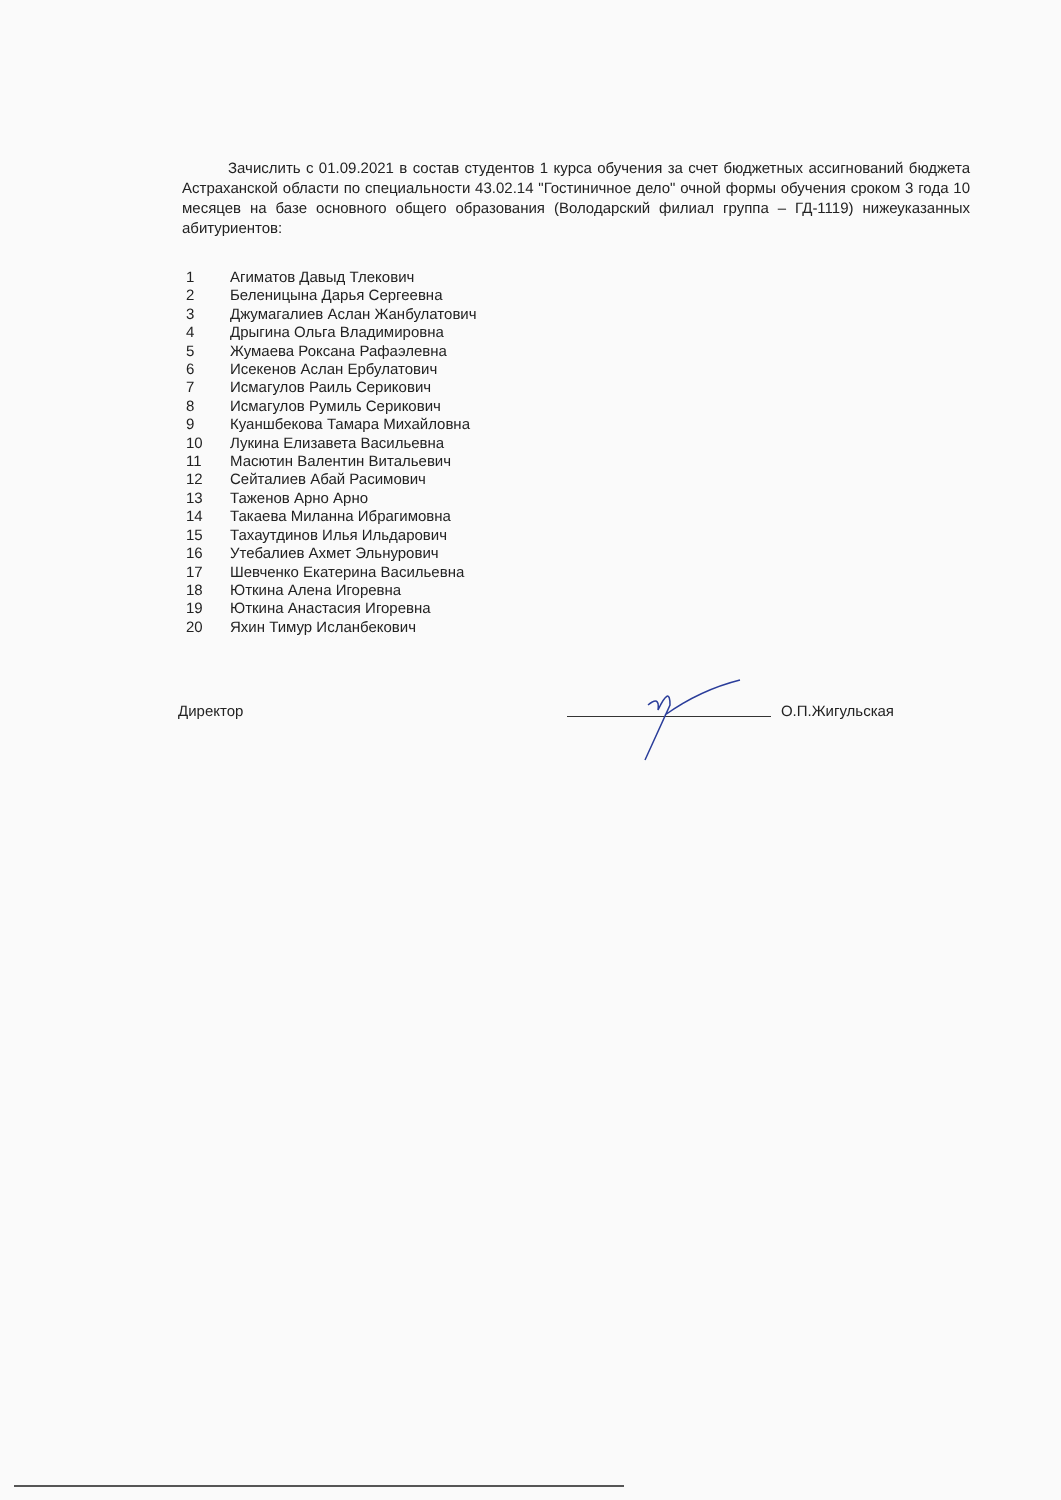Зачислить с 01.09.2021 в состав студентов 1 курса обучения за счет бюджетных ассигнований бюджета Астраханской области по специальности 43.02.14 "Гостиничное дело" очной формы обучения сроком 3 года 10 месяцев на базе основного общего образования (Володарский филиал группа – ГД-1119) нижеуказанных абитуриентов:
1 Агиматов Давыд Тлекович
2 Беленицына Дарья Сергеевна
3 Джумагалиев Аслан Жанбулатович
4 Дрыгина Ольга Владимировна
5 Жумаева Роксана Рафаэлевна
6 Исекенов Аслан Ербулатович
7 Исмагулов Раиль Серикович
8 Исмагулов Румиль Серикович
9 Куаншбекова Тамара Михайловна
10 Лукина Елизавета Васильевна
11 Масютин Валентин Витальевич
12 Сейталиев Абай Расимович
13 Таженов Арно Арно
14 Такаева Миланна Ибрагимовна
15 Тахаутдинов Илья Ильдарович
16 Утебалиев Ахмет Эльнурович
17 Шевченко Екатерина Васильевна
18 Юткина Алена Игоревна
19 Юткина Анастасия Игоревна
20 Яхин Тимур Исланбекович
Директор О.П.Жигульская